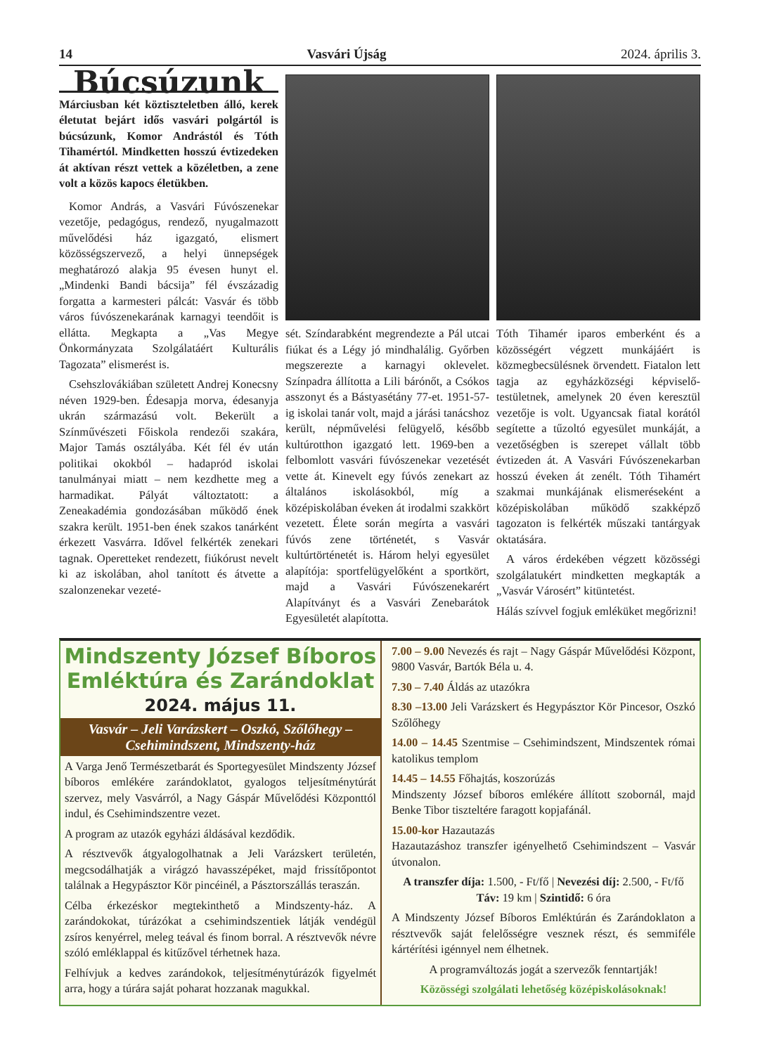14 Vasvári Újság 2024. április 3.
Búcsúzunk
Márciusban két köztiszteletben álló, kerek életutat bejárt idős vasvári polgártól is búcsúzunk, Komor Andrástól és Tóth Tihamértól. Mindketten hosszú évtizedeken át aktívan részt vettek a közéletben, a zene volt a közös kapocs életükben.
Komor András, a Vasvári Fúvószenekar vezetője, pedagógus, rendező, nyugalmazott művelődési ház igazgató, elismert közösségszervező, a helyi ünnepségek meghatározó alakja 95 évesen hunyt el. „Mindenki Bandi bácsija” fél évszázadig forgatta a karmesteri pálcát: Vasvár és több város fúvószenekarának karnagyi teendőit is ellátta. Megkapta a „Vas Megye Önkormányzata Szolgálatáért Kulturális Tagozata” elismerést is.
Csehszlovákiában született Andrej Konecsny néven 1929-ben. Édesapja morva, édesanyja ukrán származású volt. Bekerült a Színművészeti Főiskola rendezői szakára, Major Tamás osztályába. Két fél év után politikai okokból – hadapród iskolai tanulmányai miatt – nem kezdhette meg a harmadikat. Pályát változtatott: a Zeneakadémia gondozásában működő ének szakra került. 1951-ben ének szakos tanárként érkezett Vasvárra. Idővel felkérték zenekari tagnak. Operetteket rendezett, fiúkórust nevelt ki az iskolában, ahol tanított és átvette a szalonzenekar vezeté-
sét. Színdarabként megrendezte a Pál utcai fiúkat és a Légy jó mindhalálig. Győrben megszerezte a karnagyi oklevelet. Színpadra állította a Lili bárónőt, a Csókos asszonyt és a Bástyasétány 77-et. 1951-57-ig iskolai tanár volt, majd a járási tanácshoz került, népművelési felügyelő, később kultúrotthon igazgató lett. 1969-ben a felbomlott vasvári fúvószenekar vezetését vette át. Kinevelt egy fúvós zenekart az általános iskolásokból, míg a középiskolában éveken át irodalmi szakkört vezetett. Élete során megírta a vasvári fúvós zene történetét, s Vasvár kultúrtörténetét is. Három helyi egyesület alapítója: sportfelügyelőként a sportkört, majd a Vasvári Fúvószenekarért Alapítványt és a Vasvári Zenebarátok Egyesületét alapította.
Tóth Tihamér iparos emberként és a közösségért végzett munkájáért is közmegbecsülésnek örvendett. Fiatalon lett tagja az egyházközségi képviselő-testületnek, amelynek 20 éven keresztül vezetője is volt. Ugyancsak fiatal korától segítette a tűzoltó egyesület munkáját, a vezetőségben is szerepet vállalt több évtizeden át. A Vasvári Fúvószenekarban hosszú éveken át zenélt. Tóth Tihamért szakmai munkájának elismeréseként a középiskolában működő szakképző tagozaton is felkérték műszaki tantárgyak oktatására.
A város érdekében végzett közösségi szolgálatukért mindketten megkapták a „Vasvár Városért” kitüntetést.
Hálás szívvel fogjuk emléküket megőrizni!
Mindszenty József Bíboros Emléktúra és Zarándoklat
2024. május 11.
Vasvár – Jeli Varázskert – Oszkó, Szőlőhegy – Csehimindszent, Mindszenty-ház
A Varga Jenő Természetbarát és Sportegyesület Mindszenty József bíboros emlékére zarándoklatot, gyalogos teljesítménytúrát szervez, mely Vasvárról, a Nagy Gáspár Művelődési Központtól indul, és Csehimindszentre vezet.
A program az utazók egyházi áldásával kezdődik.
A résztvevők átgyalogolhatnak a Jeli Varázskert területén, megcsodálhatják a virágzó havasszépéket, majd frissítőpontot találnak a Hegypásztor Kör pincéinél, a Pásztorszállás teraszán.
Célba érkezéskor megtekinthető a Mindszenty-ház. A zarándokokat, túrázókat a csehimindszentiek látják vendégül zsíros kenyérrel, meleg teával és finom borral. A résztvevők névre szóló emléklappal és kitűzővel térhetnek haza.
Felhívjuk a kedves zarándokok, teljesítménytúrázók figyelmét arra, hogy a túrára saját poharat hozzanak magukkal.
7.00 – 9.00 Nevezés és rajt – Nagy Gáspár Művelődési Központ, 9800 Vasvár, Bartók Béla u. 4.
7.30 – 7.40 Áldás az utazókra
8.30 –13.00 Jeli Varázskert és Hegypásztor Kör Pincesor, Oszkó Szőlőhegy
14.00 – 14.45 Szentmise – Csehimindszent, Mindszentek római katolikus templom
14.45 – 14.55 Főhajtás, koszorúzás
Mindszenty József bíboros emlékére állított szobornál, majd Benke Tibor tiszteltére faragott kopjafánál.
15.00-kor Hazautazás
Hazautazáshoz transzfer igényelhető Csehimindszent – Vasvár útvonalon.
A transzfer díja: 1.500, - Ft/fő | Nevezési díj: 2.500, - Ft/fő
Táv: 19 km | Szintidő: 6 óra
A Mindszenty József Bíboros Emléktúrán és Zarándoklaton a résztvevők saját felelősségre vesznek részt, és semmiféle kártérítési igénnyel nem élhetnek.
A programváltozás jogát a szervezők fenntartják!
Közösségi szolgálati lehetőség középiskolásoknak!